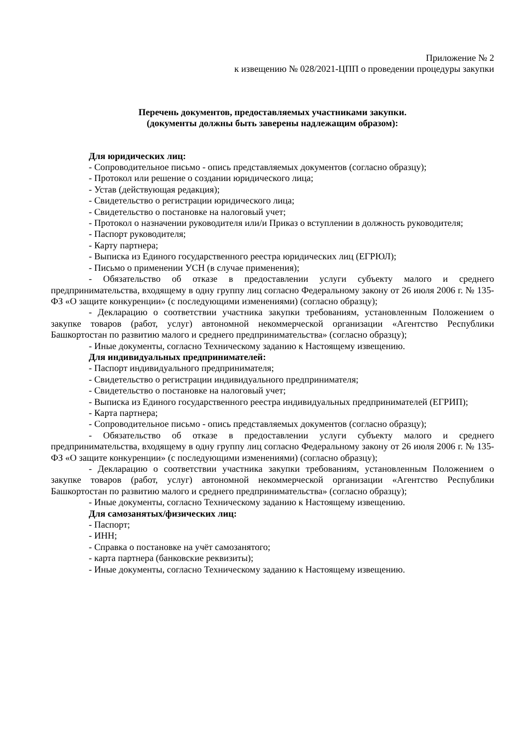Приложение № 2
к извещению № 028/2021-ЦПП о проведении процедуры закупки
Перечень документов, предоставляемых участниками закупки.
(документы должны быть заверены надлежащим образом):
Для юридических лиц:
- Сопроводительное письмо - опись представляемых документов (согласно образцу);
- Протокол или решение о создании юридического лица;
- Устав (действующая редакция);
- Свидетельство о регистрации юридического лица;
- Свидетельство о постановке на налоговый учет;
- Протокол о назначении руководителя или/и Приказ о вступлении в должность руководителя;
- Паспорт руководителя;
- Карту партнера;
- Выписка из Единого государственного реестра юридических лиц (ЕГРЮЛ);
- Письмо о применении УСН (в случае применения);
- Обязательство об отказе в предоставлении услуги субъекту малого и среднего предпринимательства, входящему в одну группу лиц согласно Федеральному закону от 26 июля 2006 г. № 135-ФЗ «О защите конкуренции» (с последующими изменениями) (согласно образцу);
- Декларацию о соответствии участника закупки требованиям, установленным Положением о закупке товаров (работ, услуг) автономной некоммерческой организации «Агентство Республики Башкортостан по развитию малого и среднего предпринимательства» (согласно образцу);
- Иные документы, согласно Техническому заданию к Настоящему извещению.
Для индивидуальных предпринимателей:
- Паспорт индивидуального предпринимателя;
- Свидетельство о регистрации индивидуального предпринимателя;
- Свидетельство о постановке на налоговый учет;
- Выписка из Единого государственного реестра индивидуальных предпринимателей (ЕГРИП);
- Карта партнера;
- Сопроводительное письмо - опись представляемых документов (согласно образцу);
- Обязательство об отказе в предоставлении услуги субъекту малого и среднего предпринимательства, входящему в одну группу лиц согласно Федеральному закону от 26 июля 2006 г. № 135-ФЗ «О защите конкуренции» (с последующими изменениями) (согласно образцу);
- Декларацию о соответствии участника закупки требованиям, установленным Положением о закупке товаров (работ, услуг) автономной некоммерческой организации «Агентство Республики Башкортостан по развитию малого и среднего предпринимательства» (согласно образцу);
- Иные документы, согласно Техническому заданию к Настоящему извещению.
Для самозанятых/физических лиц:
- Паспорт;
- ИНН;
- Справка о постановке на учёт самозанятого;
- карта партнера (банковские реквизиты);
- Иные документы, согласно Техническому заданию к Настоящему извещению.